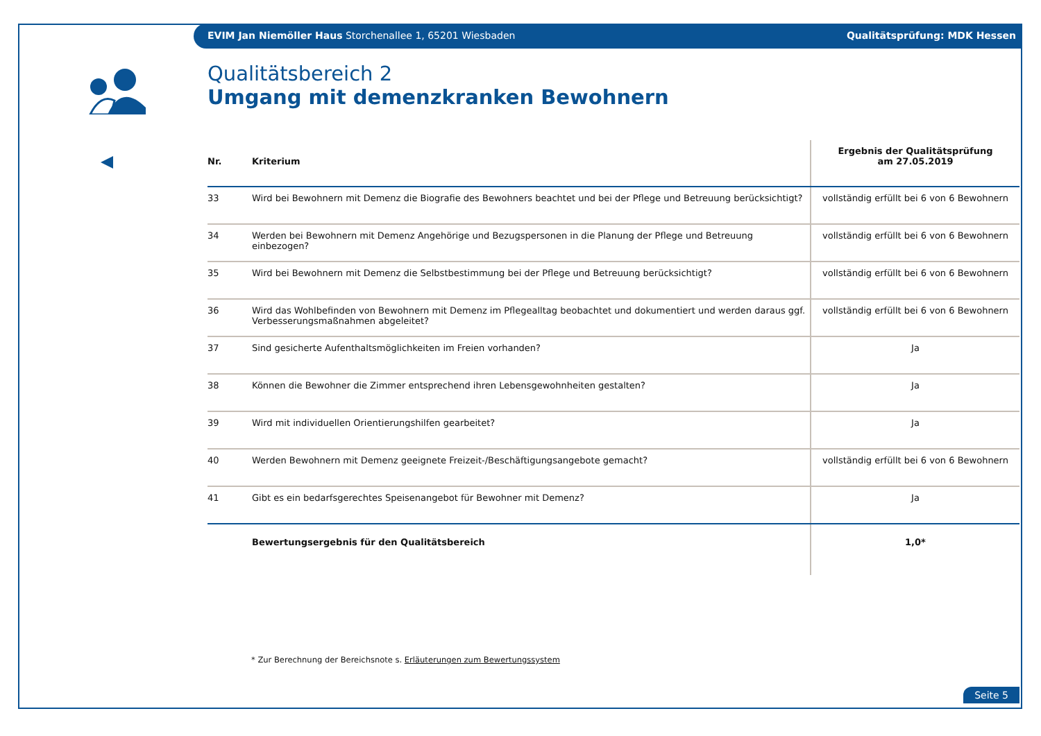EVIM Jan Niemöller Haus Storchenallee 1, 65201 Wiesbaden Qualitätsprüfung: MDK Hessen
Qualitätsbereich 2
Umgang mit demenzkranken Bewohnern
| Nr. | Kriterium | Ergebnis der Qualitätsprüfung am 27.05.2019 |
| --- | --- | --- |
| 33 | Wird bei Bewohnern mit Demenz die Biografie des Bewohners beachtet und bei der Pflege und Betreuung berücksichtigt? | vollständig erfüllt bei 6 von 6 Bewohnern |
| 34 | Werden bei Bewohnern mit Demenz Angehörige und Bezugspersonen in die Planung der Pflege und Betreuung einbezogen? | vollständig erfüllt bei 6 von 6 Bewohnern |
| 35 | Wird bei Bewohnern mit Demenz die Selbstbestimmung bei der Pflege und Betreuung berücksichtigt? | vollständig erfüllt bei 6 von 6 Bewohnern |
| 36 | Wird das Wohlbefinden von Bewohnern mit Demenz im Pflegealltag beobachtet und dokumentiert und werden daraus ggf. Verbesserungsmaßnahmen abgeleitet? | vollständig erfüllt bei 6 von 6 Bewohnern |
| 37 | Sind gesicherte Aufenthaltsmöglichkeiten im Freien vorhanden? | Ja |
| 38 | Können die Bewohner die Zimmer entsprechend ihren Lebensgewohnheiten gestalten? | Ja |
| 39 | Wird mit individuellen Orientierungshilfen gearbeitet? | Ja |
| 40 | Werden Bewohnern mit Demenz geeignete Freizeit-/Beschäftigungsangebote gemacht? | vollständig erfüllt bei 6 von 6 Bewohnern |
| 41 | Gibt es ein bedarfsgerechtes Speisenangebot für Bewohner mit Demenz? | Ja |
| | Bewertungsergebnis für den Qualitätsbereich | 1,0* |
* Zur Berechnung der Bereichsnote s. Erläuterungen zum Bewertungssystem
Seite 5